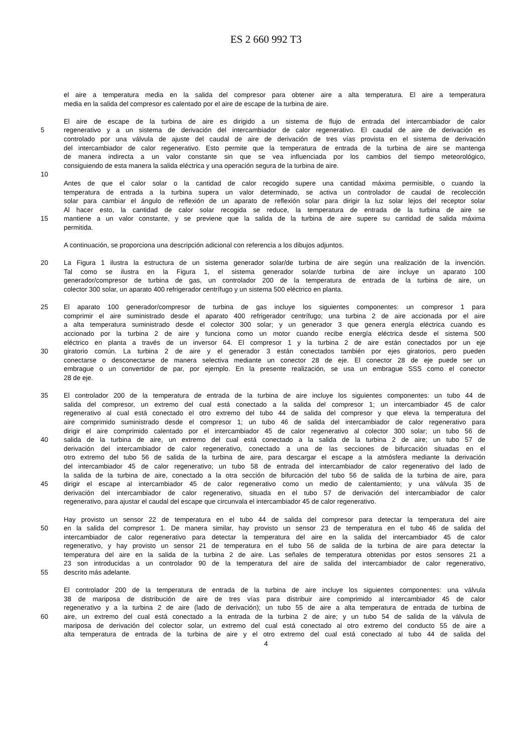ES 2 660 992 T3
el aire a temperatura media en la salida del compresor para obtener aire a alta temperatura. El aire a temperatura
media en la salida del compresor es calentado por el aire de escape de la turbina de aire.
El aire de escape de la turbina de aire es dirigido a un sistema de flujo de entrada del intercambiador de calor
5 regenerativo y a un sistema de derivación del intercambiador de calor regenerativo. El caudal de aire de derivación es
controlado por una válvula de ajuste del caudal de aire de derivación de tres vías provista en el sistema de derivación
del intercambiador de calor regenerativo. Esto permite que la temperatura de entrada de la turbina de aire se mantenga
de manera indirecta a un valor constante sin que se vea influenciada por los cambios del tiempo meteorológico,
consiguiendo de esta manera la salida eléctrica y una operación segura de la turbina de aire.
10
Antes de que el calor solar o la cantidad de calor recogido supere una cantidad máxima permisible, o cuando la
temperatura de entrada a la turbina supera un valor determinado, se activa un controlador de caudal de recolección
solar para cambiar el ángulo de reflexión de un aparato de reflexión solar para dirigir la luz solar lejos del receptor solar
Al hacer esto, la cantidad de calor solar recogida se reduce, la temperatura de entrada de la turbina de aire se
15 mantiene a un valor constante, y se previene que la salida de la turbina de aire supere su cantidad de salida máxima
permitida.
A continuación, se proporciona una descripción adicional con referencia a los dibujos adjuntos.
20 La Figura 1 ilustra la estructura de un sistema generador solar/de turbina de aire según una realización de la invención.
Tal como se ilustra en la Figura 1, el sistema generador solar/de turbina de aire incluye un aparato 100
generador/compresor de turbina de gas, un controlador 200 de la temperatura de entrada de la turbina de aire, un
colector 300 solar, un aparato 400 refrigerador centrífugo y un sistema 500 eléctrico en planta.
25 El aparato 100 generador/compresor de turbina de gas incluye los siguientes componentes: un compresor 1 para
comprimir el aire suministrado desde el aparato 400 refrigerador centrífugo; una turbina 2 de aire accionada por el aire
a alta temperatura suministrado desde el colector 300 solar; y un generador 3 que genera energía eléctrica cuando es
accionado por la turbina 2 de aire y funciona como un motor cuando recibe energía eléctrica desde el sistema 500
eléctrico en planta a través de un inversor 64. El compresor 1 y la turbina 2 de aire están conectados por un eje
30 giratorio común. La turbina 2 de aire y el generador 3 están conectados también por ejes giratorios, pero pueden
conectarse o desconectarse de manera selectiva mediante un conector 28 de eje. El conector 28 de eje puede ser un
embrague o un convertidor de par, por ejemplo. En la presente realización, se usa un embrague SSS como el conector
28 de eje.
35 El controlador 200 de la temperatura de entrada de la turbina de aire incluye los siguientes componentes: un tubo 44 de
salida del compresor, un extremo del cual está conectado a la salida del compresor 1; un intercambiador 45 de calor
regenerativo al cual está conectado el otro extremo del tubo 44 de salida del compresor y que eleva la temperatura del
aire comprimido suministrado desde el compresor 1; un tubo 46 de salida del intercambiador de calor regenerativo para
dirigir el aire comprimido calentado por el intercambiador 45 de calor regenerativo al colector 300 solar; un tubo 56 de
40 salida de la turbina de aire, un extremo del cual está conectado a la salida de la turbina 2 de aire; un tubo 57 de
derivación del intercambiador de calor regenerativo, conectado a una de las secciones de bifurcación situadas en el
otro extremo del tubo 56 de salida de la turbina de aire, para descargar el escape a la atmósfera mediante la derivación
del intercambiador 45 de calor regenerativo; un tubo 58 de entrada del intercambiador de calor regenerativo del lado de
la salida de la turbina de aire, conectado a la otra sección de bifurcación del tubo 56 de salida de la turbina de aire, para
45 dirigir el escape al intercambiador 45 de calor regenerativo como un medio de calentamiento; y una válvula 35 de
derivación del intercambiador de calor regenerativo, situada en el tubo 57 de derivación del intercambiador de calor
regenerativo, para ajustar el caudal del escape que circunvala el intercambiador 45 de calor regenerativo.
Hay provisto un sensor 22 de temperatura en el tubo 44 de salida del compresor para detectar la temperatura del aire
50 en la salida del compresor 1. De manera similar, hay provisto un sensor 23 de temperatura en el tubo 46 de salida del
intercambiador de calor regenerativo para detectar la temperatura del aire en la salida del intercambiador 45 de calor
regenerativo, y hay provisto un sensor 21 de temperatura en el tubo 56 de salida de la turbina de aire para detectar la
temperatura del aire en la salida de la turbina 2 de aire. Las señales de temperatura obtenidas por estos sensores 21 a
23 son introducidas a un controlador 90 de la temperatura del aire de salida del intercambiador de calor regenerativo,
55 descrito más adelante.
El controlador 200 de la temperatura de entrada de la turbina de aire incluye los siguientes componentes: una válvula
38 de mariposa de distribución de aire de tres vías para distribuir aire comprimido al intercambiador 45 de calor
regenerativo y a la turbina 2 de aire (lado de derivación); un tubo 55 de aire a alta temperatura de entrada de turbina de
60 aire, un extremo del cual está conectado a la entrada de la turbina 2 de aire; y un tubo 54 de salida de la válvula de
mariposa de derivación del colector solar, un extremo del cual está conectado al otro extremo del conducto 55 de aire a
alta temperatura de entrada de la turbina de aire y el otro extremo del cual está conectado al tubo 44 de salida del
4